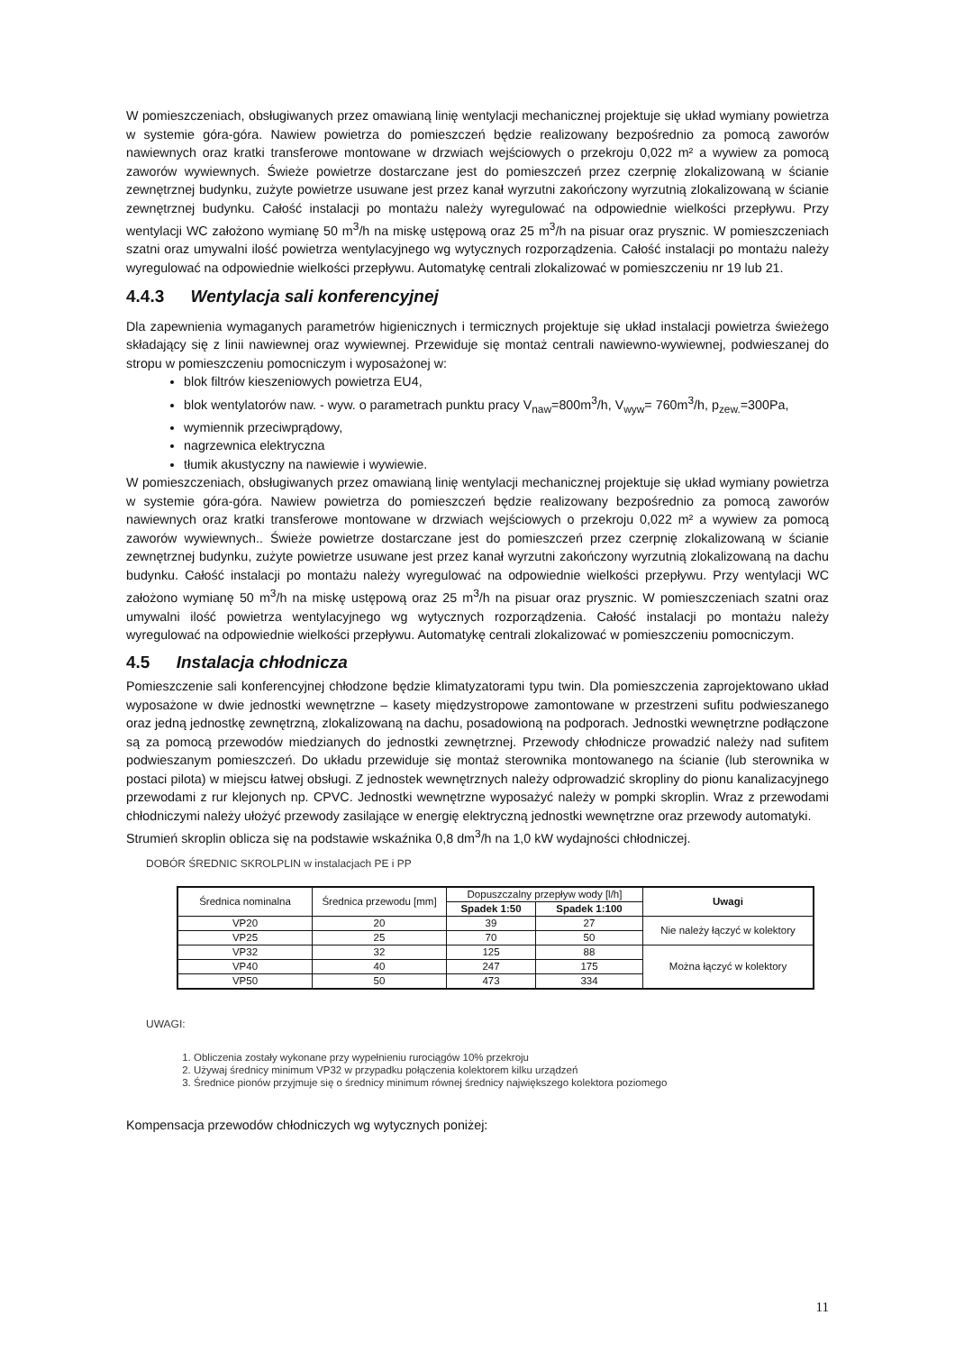W pomieszczeniach, obsługiwanych przez omawianą linię wentylacji mechanicznej projektuje się układ wymiany powietrza w systemie góra-góra. Nawiew powietrza do pomieszczeń będzie realizowany bezpośrednio za pomocą zaworów nawiewnych oraz kratki transferowe montowane w drzwiach wejściowych o przekroju 0,022 m² a wywiew za pomocą zaworów wywiewnych. Świeże powietrze dostarczane jest do pomieszczeń przez czerpnię zlokalizowaną w ścianie zewnętrznej budynku, zużyte powietrze usuwane jest przez kanał wyrzutni zakończony wyrzutnią zlokalizowaną w ścianie zewnętrznej budynku. Całość instalacji po montażu należy wyregulować na odpowiednie wielkości przepływu. Przy wentylacji WC założono wymianę 50 m<sup>3</sup>/h na miskę ustępową oraz 25 m<sup>3</sup>/h na pisuar oraz prysznic. W pomieszczeniach szatni oraz umywalni ilość powietrza wentylacyjnego wg wytycznych rozporządzenia. Całość instalacji po montażu należy wyregulować na odpowiednie wielkości przepływu. Automatykę centrali zlokalizować w pomieszczeniu nr 19 lub 21.
4.4.3 Wentylacja sali konferencyjnej
Dla zapewnienia wymaganych parametrów higienicznych i termicznych projektuje się układ instalacji powietrza świeżego składający się z linii nawiewnej oraz wywiewnej. Przewiduje się montaż centrali nawiewno-wywiewnej, podwieszanej do stropu w pomieszczeniu pomocniczym i wyposażonej w:
blok filtrów kieszeniowych powietrza EU4,
blok wentylatorów naw. - wyw. o parametrach punktu pracy V<sub>naw</sub>=800m<sup>3</sup>/h, V<sub>wyw</sub>= 760m<sup>3</sup>/h, p<sub>zew.</sub>=300Pa,
wymiennik przeciwprądowy,
nagrzewnica elektryczna
tłumik akustyczny na nawiewie i wywiewie.
W pomieszczeniach, obsługiwanych przez omawianą linię wentylacji mechanicznej projektuje się układ wymiany powietrza w systemie góra-góra. Nawiew powietrza do pomieszczeń będzie realizowany bezpośrednio za pomocą zaworów nawiewnych oraz kratki transferowe montowane w drzwiach wejściowych o przekroju 0,022 m² a wywiew za pomocą zaworów wywiewnych.. Świeże powietrze dostarczane jest do pomieszczeń przez czerpnię zlokalizowaną w ścianie zewnętrznej budynku, zużyte powietrze usuwane jest przez kanał wyrzutni zakończony wyrzutnią zlokalizowaną na dachu budynku. Całość instalacji po montażu należy wyregulować na odpowiednie wielkości przepływu. Przy wentylacji WC założono wymianę 50 m<sup>3</sup>/h na miskę ustępową oraz 25 m<sup>3</sup>/h na pisuar oraz prysznic. W pomieszczeniach szatni oraz umywalni ilość powietrza wentylacyjnego wg wytycznych rozporządzenia. Całość instalacji po montażu należy wyregulować na odpowiednie wielkości przepływu. Automatykę centrali zlokalizować w pomieszczeniu pomocniczym.
4.5 Instalacja chłodnicza
Pomieszczenie sali konferencyjnej chłodzone będzie klimatyzatorami typu twin. Dla pomieszczenia zaprojektowano układ wyposażone w dwie jednostki wewnętrzne – kasety międzystropowe zamontowane w przestrzeni sufitu podwieszanego oraz jedną jednostkę zewnętrzną, zlokalizowaną na dachu, posadowioną na podporach. Jednostki wewnętrzne podłączone są za pomocą przewodów miedzianych do jednostki zewnętrznej. Przewody chłodnicze prowadzić należy nad sufitem podwieszanym pomieszczeń. Do układu przewiduje się montaż sterownika montowanego na ścianie (lub sterownika w postaci pilota) w miejscu łatwej obsługi. Z jednostek wewnętrznych należy odprowadzić skropliny do pionu kanalizacyjnego przewodami z rur klejonych np. CPVC. Jednostki wewnętrzne wyposażyć należy w pompki skroplin. Wraz z przewodami chłodniczymi należy ułożyć przewody zasilające w energię elektryczną jednostki wewnętrzne oraz przewody automatyki.
Strumień skroplin oblicza się na podstawie wskaźnika 0,8 dm<sup>3</sup>/h na 1,0 kW wydajności chłodniczej.
DOBÓR ŚREDNIC SKROLPLIN w instalacjach PE i PP
| Średnica nominalna | Średnica przewodu [mm] | Dopuszczalny przepływ wody [l/h] | | Uwagi |
| --- | --- | --- | --- | --- |
| | | Spadek 1:50 | Spadek 1:100 | |
| VP20 | 20 | 39 | 27 | Nie należy łączyć w kolektory |
| VP25 | 25 | 70 | 50 | |
| VP32 | 32 | 125 | 88 | Można łączyć w kolektory |
| VP40 | 40 | 247 | 175 | |
| VP50 | 50 | 473 | 334 | |
UWAGI:
1. Obliczenia zostały wykonane przy wypełnieniu rurociągów 10% przekroju
2. Używaj średnicy minimum VP32 w przypadku połączenia kolektorem kilku urządzeń
3. Średnice pionów przyjmuje się o średnicy minimum równej średnicy największego kolektora poziomego
Kompensacja przewodów chłodniczych wg wytycznych poniżej:
11